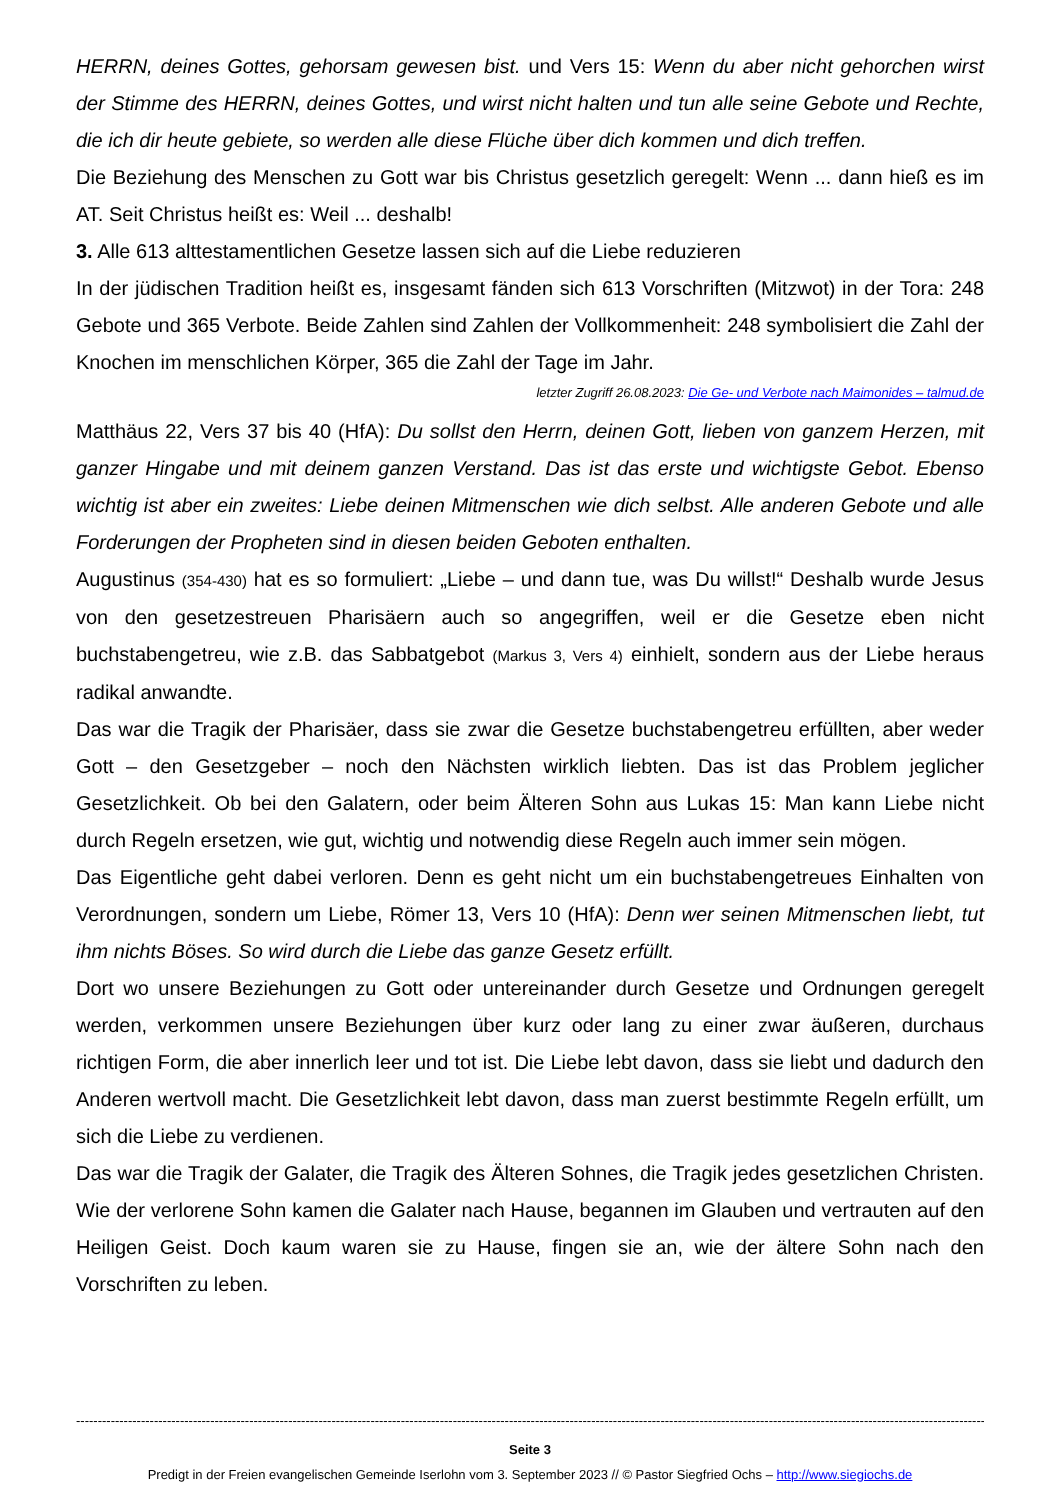HERRN, deines Gottes, gehorsam gewesen bist. und Vers 15: Wenn du aber nicht gehorchen wirst der Stimme des HERRN, deines Gottes, und wirst nicht halten und tun alle seine Gebote und Rechte, die ich dir heute gebiete, so werden alle diese Flüche über dich kommen und dich treffen.
Die Beziehung des Menschen zu Gott war bis Christus gesetzlich geregelt: Wenn ... dann hieß es im AT. Seit Christus heißt es: Weil ... deshalb!
3. Alle 613 alttestamentlichen Gesetze lassen sich auf die Liebe reduzieren
In der jüdischen Tradition heißt es, insgesamt fänden sich 613 Vorschriften (Mitzwot) in der Tora: 248 Gebote und 365 Verbote. Beide Zahlen sind Zahlen der Vollkommenheit: 248 symbolisiert die Zahl der Knochen im menschlichen Körper, 365 die Zahl der Tage im Jahr.
letzter Zugriff 26.08.2023: Die Ge- und Verbote nach Maimonides – talmud.de
Matthäus 22, Vers 37 bis 40 (HfA): Du sollst den Herrn, deinen Gott, lieben von ganzem Herzen, mit ganzer Hingabe und mit deinem ganzen Verstand. Das ist das erste und wichtigste Gebot. Ebenso wichtig ist aber ein zweites: Liebe deinen Mitmenschen wie dich selbst. Alle anderen Gebote und alle Forderungen der Propheten sind in diesen beiden Geboten enthalten.
Augustinus (354-430) hat es so formuliert: „Liebe – und dann tue, was Du willst!“ Deshalb wurde Jesus von den gesetzestreuen Pharisäern auch so angegriffen, weil er die Gesetze eben nicht buchstabengetreu, wie z.B. das Sabbatgebot (Markus 3, Vers 4) einhielt, sondern aus der Liebe heraus radikal anwandte.
Das war die Tragik der Pharisäer, dass sie zwar die Gesetze buchstabengetreu erfüllten, aber weder Gott – den Gesetzgeber – noch den Nächsten wirklich liebten. Das ist das Problem jeglicher Gesetzlichkeit. Ob bei den Galatern, oder beim Älteren Sohn aus Lukas 15: Man kann Liebe nicht durch Regeln ersetzen, wie gut, wichtig und notwendig diese Regeln auch immer sein mögen.
Das Eigentliche geht dabei verloren. Denn es geht nicht um ein buchstabengetreues Einhalten von Verordnungen, sondern um Liebe, Römer 13, Vers 10 (HfA): Denn wer seinen Mitmenschen liebt, tut ihm nichts Böses. So wird durch die Liebe das ganze Gesetz erfüllt.
Dort wo unsere Beziehungen zu Gott oder untereinander durch Gesetze und Ordnungen geregelt werden, verkommen unsere Beziehungen über kurz oder lang zu einer zwar äußeren, durchaus richtigen Form, die aber innerlich leer und tot ist. Die Liebe lebt davon, dass sie liebt und dadurch den Anderen wertvoll macht. Die Gesetzlichkeit lebt davon, dass man zuerst bestimmte Regeln erfüllt, um sich die Liebe zu verdienen.
Das war die Tragik der Galater, die Tragik des Älteren Sohnes, die Tragik jedes gesetzlichen Christen. Wie der verlorene Sohn kamen die Galater nach Hause, begannen im Glauben und vertrauten auf den Heiligen Geist. Doch kaum waren sie zu Hause, fingen sie an, wie der ältere Sohn nach den Vorschriften zu leben.
------------------------------------------------------------------------------------------------------------------------------------------------------------------------------------------------------------------------------
Seite 3
Predigt in der Freien evangelischen Gemeinde Iserlohn vom 3. September 2023 // © Pastor Siegfried Ochs – http://www.siegiochs.de